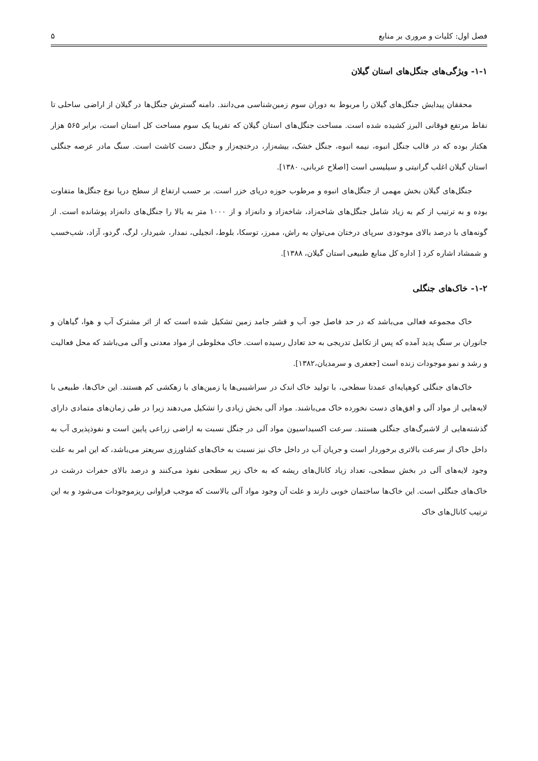فصل اول: کلیات و مروری بر منابع ۵
۱-۱- ویژگی‌های جنگل‌های استان گیلان
محققان پیدایش جنگل‌های گیلان را مربوط به دوران سوم زمین‌شناسی می‌دانند. دامنه گسترش جنگل‌ها در گیلان از اراضی ساحلی تا نقاط مرتفع فوقانی البرز کشیده شده است. مساحت جنگل‌های استان گیلان که تقریبا یک سوم مساحت کل استان است، برابر ۵۶۵ هزار هکتار بوده که در قالب جنگل انبوه، نیمه انبوه، جنگل خشک، بیشه‌زار، درختچه‌زار و جنگل دست کاشت است. سنگ مادر عرصه جنگلی استان گیلان اغلب گرانیتی و سیلیسی است [اصلاح عربانی، ۱۳۸۰].
جنگل‌های گیلان بخش مهمی از جنگل‌های انبوه و مرطوب حوزه دریای خزر است. بر حسب ارتفاع از سطح دریا نوع جنگل‌ها متفاوت بوده و به ترتیب از کم به زیاد شامل جنگل‌های شاخه‌زاد، شاخه‌زاد و دانه‌زاد و از ۱۰۰۰ متر به بالا را جنگل‌های دانه‌زاد پوشانده است. از گونه‌های با درصد بالای موجودی سرپای درختان می‌توان به راش، ممرز، توسکا، بلوط، انجیلی، نمدار، شیردار، لرگ، گردو، آزاد، شب‌خسب و شمشاد اشاره کرد [ اداره کل منابع طبیعی استان گیلان، ۱۳۸۸].
۱-۲- خاک‌های جنگلی
خاک مجموعه فعالی می‌باشد که در حد فاصل جو، آب و قشر جامد زمین تشکیل شده است که از اثر مشترک آب و هوا، گیاهان و جانوران بر سنگ پدید آمده که پس از تکامل تدریجی به حد تعادل رسیده است. خاک مخلوطی از مواد معدنی و آلی می‌باشد که محل فعالیت و رشد و نمو موجودات زنده است [جعفری و سرمدیان،۱۳۸۲].
خاک‌های جنگلی کوهپایه‌ای عمدتا سطحی، با تولید خاک اندک در سراشیبی‌ها یا زمین‌های با زهکشی کم هستند. این خاک‌ها، طبیعی با لایه‌هایی از مواد آلی و افق‌های دست نخورده خاک می‌باشند. مواد آلی بخش زیادی را تشکیل می‌دهند زیرا در طی زمان‌های متمادی دارای گذشته‌هایی از لاشبرگ‌های جنگلی هستند. سرعت اکسیداسیون مواد آلی در جنگل نسبت به اراضی زراعی پایین است و نفوذپذیری آب به داخل خاک از سرعت بالاتری برخوردار است و جریان آب در داخل خاک نیز نسبت به خاک‌های کشاورزی سریعتر می‌باشد، که این امر به علت وجود لایه‌های آلی در بخش سطحی، تعداد زیاد کانال‌های ریشه که به خاک زیر سطحی نفوذ می‌کنند و درصد بالای حفرات درشت در خاک‌های جنگلی است. این خاک‌ها ساختمان خوبی دارند و علت آن وجود مواد آلی بالاست که موجب فراوانی ریزموجودات می‌شود و به این ترتیب کانال‌های خاک